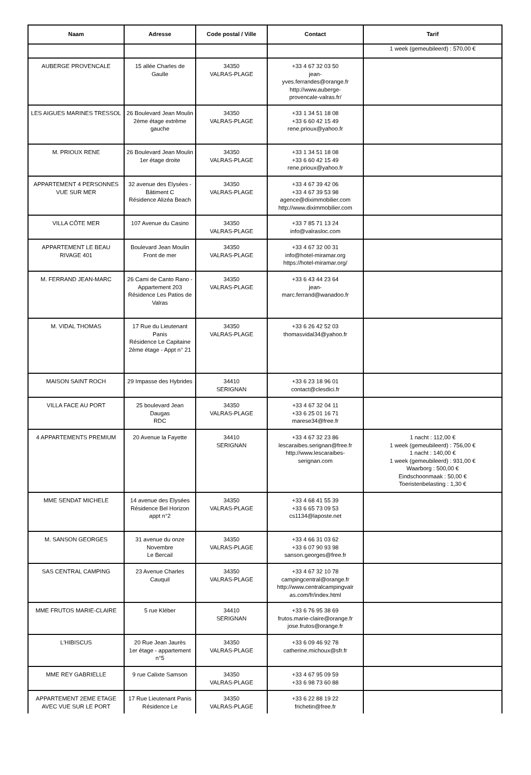| Naam | Adresse | Code postal / Ville | Contact | Tarif |
| --- | --- | --- | --- | --- |
| | | | | 1 week (gemeubileerd) : 570,00 € |
| AUBERGE PROVENCALE | 15 allée Charles de Gaulle | 34350 VALRAS-PLAGE | +33 4 67 32 03 50 jean- yves.ferrandes@orange.fr http://www.auberge- provencale-valras.fr/ | |
| LES AIGUES MARINES TRESSOL | 26 Boulevard Jean Moulin 2ème étage extrême gauche | 34350 VALRAS-PLAGE | +33 1 34 51 18 08 +33 6 60 42 15 49 rene.prioux@yahoo.fr | |
| M. PRIOUX RENE | 26 Boulevard Jean Moulin 1er étage droite | 34350 VALRAS-PLAGE | +33 1 34 51 18 08 +33 6 60 42 15 49 rene.prioux@yahoo.fr | |
| APPARTEMENT 4 PERSONNES VUE SUR MER | 32 avenue des Elysées - Bâtiment C Résidence Alizéa Beach | 34350 VALRAS-PLAGE | +33 4 67 39 42 06 +33 4 67 39 53 98 agence@diximmobilier.com http://www.diximmobilier.com | |
| VILLA CÔTE MER | 107 Avenue du Casino | 34350 VALRAS-PLAGE | +33 7 85 71 13 24 info@valrasloc.com | |
| APPARTEMENT LE BEAU RIVAGE 401 | Boulevard Jean Moulin Front de mer | 34350 VALRAS-PLAGE | +33 4 67 32 00 31 info@hotel-miramar.org https://hotel-miramar.org/ | |
| M. FERRAND JEAN-MARC | 26 Cami de Canto Rano - Appartement 203 Résidence Les Patios de Valras | 34350 VALRAS-PLAGE | +33 6 43 44 23 64 jean- marc.ferrand@wanadoo.fr | |
| M. VIDAL THOMAS | 17 Rue du Lieutenant Panis Résidence Le Capitaine 2ème étage - Appt n° 21 | 34350 VALRAS-PLAGE | +33 6 26 42 52 03 thomasvidal34@yahoo.fr | |
| MAISON SAINT ROCH | 29 Impasse des Hybrides | 34410 SERIGNAN | +33 6 23 18 96 01 contact@clesdici.fr | |
| VILLA FACE AU PORT | 25 boulevard Jean Daugas RDC | 34350 VALRAS-PLAGE | +33 4 67 32 04 11 +33 6 25 01 16 71 marese34@free.fr | |
| 4 APPARTEMENTS PREMIUM | 20 Avenue la Fayette | 34410 SERIGNAN | +33 4 67 32 23 86 lescaraibes.serignan@free.fr http://www.lescaraibes- serignan.com | 1 nacht : 112,00 € 1 week (gemeubileerd) : 756,00 € 1 nacht : 140,00 € 1 week (gemeubileerd) : 931,00 € Waarborg : 500,00 € Eindschoonmaak : 50,00 € Toeristenbelasting : 1,30 € |
| MME SENDAT MICHELE | 14 avenue des Elysées Résidence Bel Horizon appt n°2 | 34350 VALRAS-PLAGE | +33 4 68 41 55 39 +33 6 65 73 09 53 cs1134@laposte.net | |
| M. SANSON GEORGES | 31 avenue du onze Novembre Le Bercail | 34350 VALRAS-PLAGE | +33 4 66 31 03 62 +33 6 07 90 93 98 sanson.georges@free.fr | |
| SAS CENTRAL CAMPING | 23 Avenue Charles Cauquil | 34350 VALRAS-PLAGE | +33 4 67 32 10 78 campingcentral@orange.fr http://www.centralcampingvalr as.com/fr/index.html | |
| MME FRUTOS MARIE-CLAIRE | 5 rue Kléber | 34410 SERIGNAN | +33 6 76 95 38 69 frutos.marie-claire@orange.fr jose.frutos@orange.fr | |
| L'HIBISCUS | 20 Rue Jean Jaurès 1er étage - appartement n°5 | 34350 VALRAS-PLAGE | +33 6 09 46 92 78 catherine.michoux@sfr.fr | |
| MME REY GABRIELLE | 9 rue Calixte Samson | 34350 VALRAS-PLAGE | +33 4 67 95 09 59 +33 6 98 73 60 88 | |
| APPARTEMENT 2EME ETAGE AVEC VUE SUR LE PORT | 17 Rue Lieutenant Panis Résidence Le | 34350 VALRAS-PLAGE | +33 6 22 88 19 22 frichetin@free.fr | |